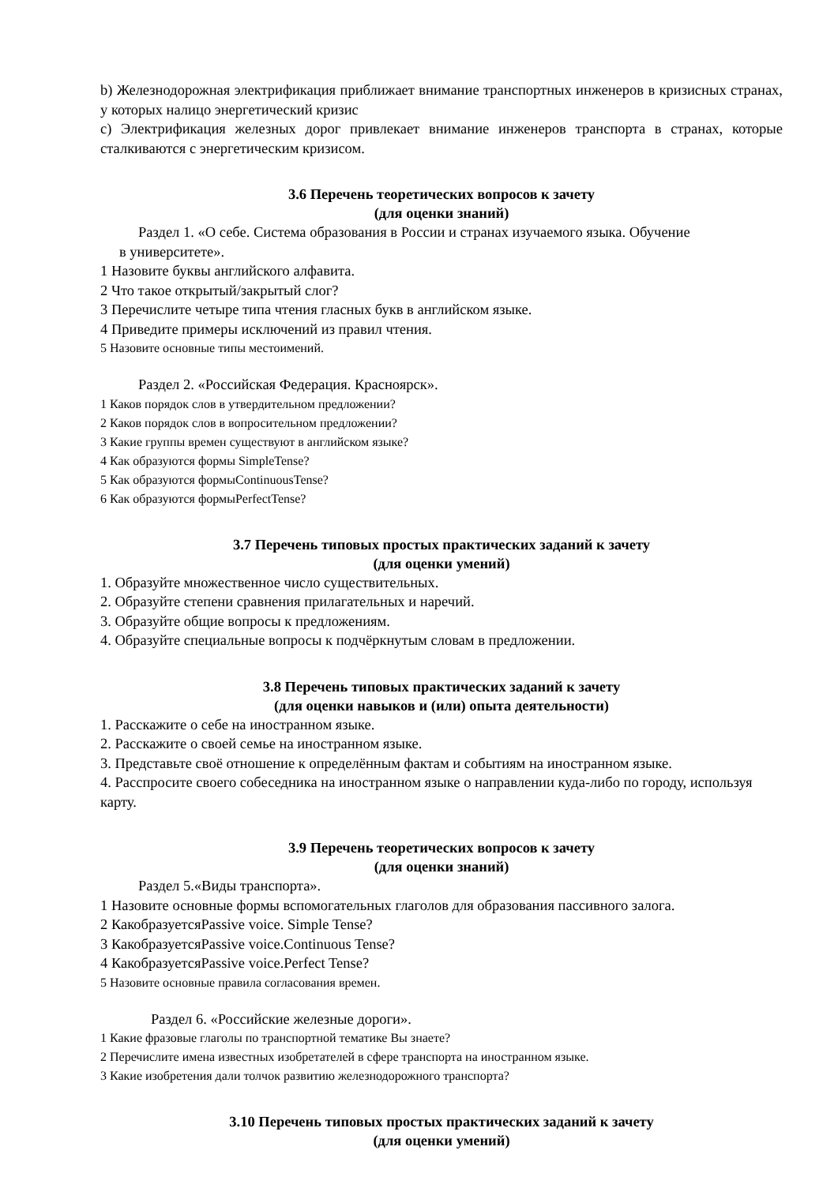b) Железнодорожная электрификация приближает внимание транспортных инженеров в кризисных странах, у которых налицо энергетический кризис
c) Электрификация железных дорог привлекает внимание инженеров транспорта в странах, которые сталкиваются с энергетическим кризисом.
3.6 Перечень теоретических вопросов к зачету
(для оценки знаний)
Раздел 1. «О себе. Система образования в России и странах изучаемого языка. Обучение
в университете».
1 Назовите буквы английского алфавита.
2 Что такое открытый/закрытый слог?
3 Перечислите четыре типа чтения гласных букв в английском языке.
4 Приведите примеры исключений из правил чтения.
5 Назовите основные типы местоимений.
Раздел 2. «Российская Федерация. Красноярск».
1 Каков порядок слов в утвердительном предложении?
2 Каков порядок слов в вопросительном предложении?
3 Какие группы времен существуют в английском языке?
4 Как образуются формы SimpleTense?
5 Как образуются формыContinuousTense?
6 Как образуются формыPerfectTense?
3.7 Перечень типовых простых практических заданий к зачету
(для оценки умений)
1. Образуйте множественное число существительных.
2. Образуйте степени сравнения прилагательных и наречий.
3. Образуйте общие вопросы к предложениям.
4. Образуйте специальные вопросы к подчёркнутым словам в предложении.
3.8 Перечень типовых практических заданий к зачету
(для оценки навыков и (или) опыта деятельности)
1. Расскажите о себе на иностранном языке.
2. Расскажите о своей семье на иностранном языке.
3. Представьте своё отношение к определённым фактам и событиям на иностранном языке.
4. Расспросите своего собеседника на иностранном языке о направлении куда-либо по городу, используя карту.
3.9 Перечень теоретических вопросов к зачету
(для оценки знаний)
Раздел 5.«Виды транспорта».
1 Назовите основные формы вспомогательных глаголов для образования пассивного залога.
2 КакобразуетсяPassive voice. Simple Tense?
3 КакобразуетсяPassive voice.Continuous Tense?
4 КакобразуетсяPassive voice.Perfect Tense?
5 Назовите основные правила согласования времен.
Раздел 6. «Российские железные дороги».
1 Какие фразовые глаголы по транспортной тематике Вы знаете?
2 Перечислите имена известных изобретателей в сфере транспорта на иностранном языке.
3 Какие изобретения дали толчок развитию железнодорожного транспорта?
3.10 Перечень типовых простых практических заданий к зачету
(для оценки умений)